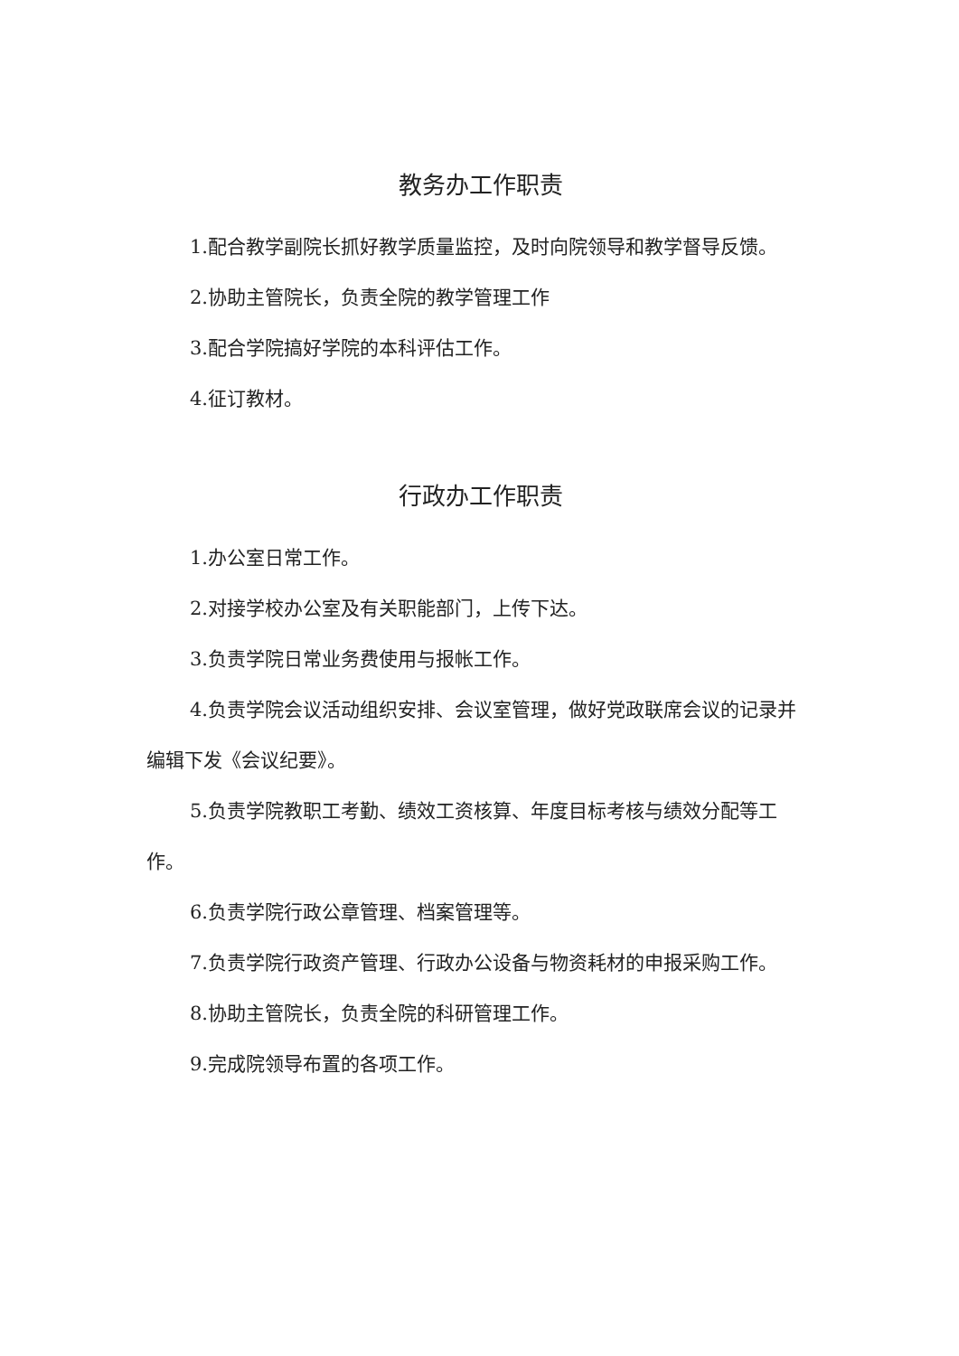教务办工作职责
1.配合教学副院长抓好教学质量监控，及时向院领导和教学督导反馈。
2.协助主管院长，负责全院的教学管理工作
3.配合学院搞好学院的本科评估工作。
4.征订教材。
行政办工作职责
1.办公室日常工作。
2.对接学校办公室及有关职能部门，上传下达。
3.负责学院日常业务费使用与报帐工作。
4.负责学院会议活动组织安排、会议室管理，做好党政联席会议的记录并编辑下发《会议纪要》。
5.负责学院教职工考勤、绩效工资核算、年度目标考核与绩效分配等工作。
6.负责学院行政公章管理、档案管理等。
7.负责学院行政资产管理、行政办公设备与物资耗材的申报采购工作。
8.协助主管院长，负责全院的科研管理工作。
9.完成院领导布置的各项工作。